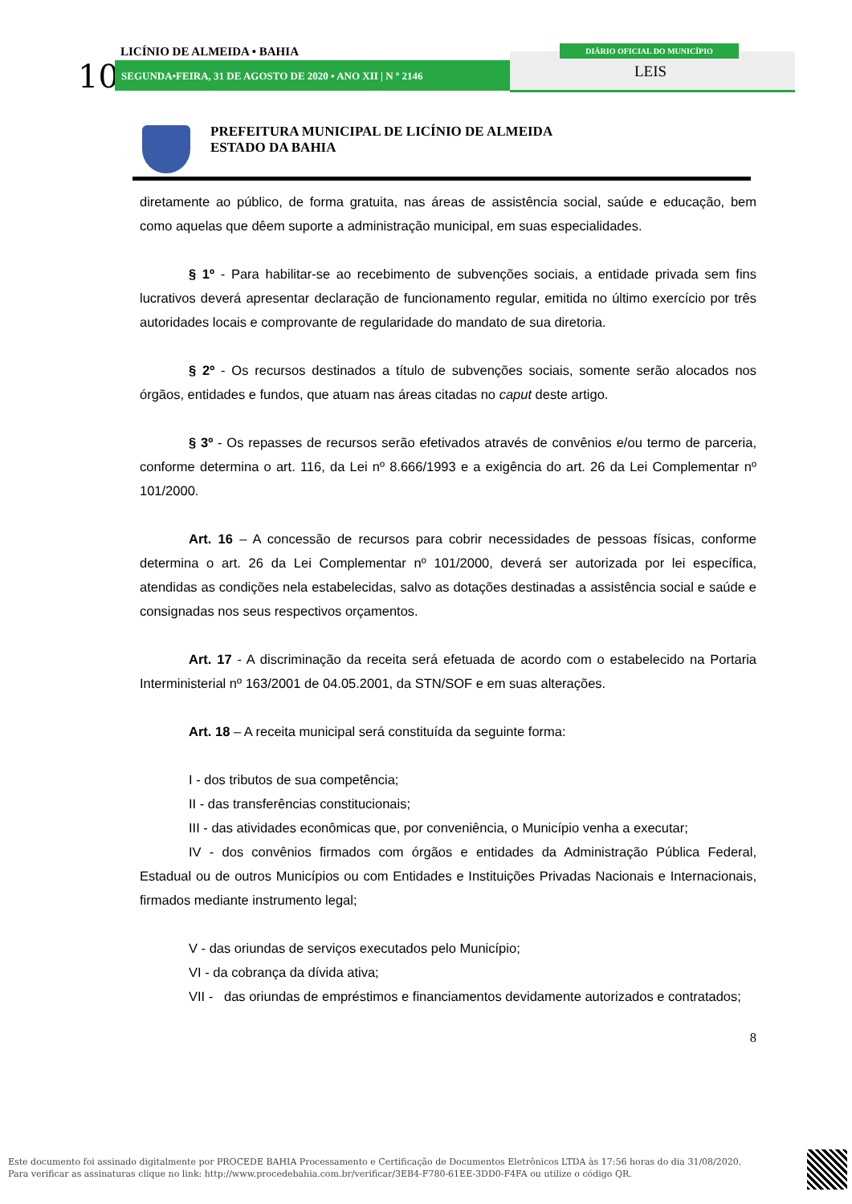LICÍNIO DE ALMEIDA • BAHIA
10 SEGUNDA•FEIRA, 31 DE AGOSTO DE 2020 • ANO XII | N º 2146
DIÁRIO OFICIAL DO MUNICÍPIO
LEIS
PREFEITURA MUNICIPAL DE LICÍNIO DE ALMEIDA
ESTADO DA BAHIA
diretamente ao público, de forma gratuita, nas áreas de assistência social, saúde e educação, bem como aquelas que dêem suporte a administração municipal, em suas especialidades.
§ 1º - Para habilitar-se ao recebimento de subvenções sociais, a entidade privada sem fins lucrativos deverá apresentar declaração de funcionamento regular, emitida no último exercício por três autoridades locais e comprovante de regularidade do mandato de sua diretoria.
§ 2º - Os recursos destinados a título de subvenções sociais, somente serão alocados nos órgãos, entidades e fundos, que atuam nas áreas citadas no caput deste artigo.
§ 3º - Os repasses de recursos serão efetivados através de convênios e/ou termo de parceria, conforme determina o art. 116, da Lei nº 8.666/1993 e a exigência do art. 26 da Lei Complementar nº 101/2000.
Art. 16 – A concessão de recursos para cobrir necessidades de pessoas físicas, conforme determina o art. 26 da Lei Complementar nº 101/2000, deverá ser autorizada por lei específica, atendidas as condições nela estabelecidas, salvo as dotações destinadas a assistência social e saúde e consignadas nos seus respectivos orçamentos.
Art. 17 - A discriminação da receita será efetuada de acordo com o estabelecido na Portaria Interministerial nº 163/2001 de 04.05.2001, da STN/SOF e em suas alterações.
Art. 18 – A receita municipal será constituída da seguinte forma:
I - dos tributos de sua competência;
II - das transferências constitucionais;
III - das atividades econômicas que, por conveniência, o Município venha a executar;
IV - dos convênios firmados com órgãos e entidades da Administração Pública Federal, Estadual ou de outros Municípios ou com Entidades e Instituições Privadas Nacionais e Internacionais, firmados mediante instrumento legal;
V - das oriundas de serviços executados pelo Município;
VI - da cobrança da dívida ativa;
VII - das oriundas de empréstimos e financiamentos devidamente autorizados e contratados;
8
Este documento foi assinado digitalmente por PROCEDE BAHIA Processamento e Certificação de Documentos Eletrônicos LTDA às 17:56 horas do dia 31/08/2020.
Para verificar as assinaturas clique no link: http://www.procedebahia.com.br/verificar/3EB4-F780-61EE-3DD0-F4FA ou utilize o código QR.